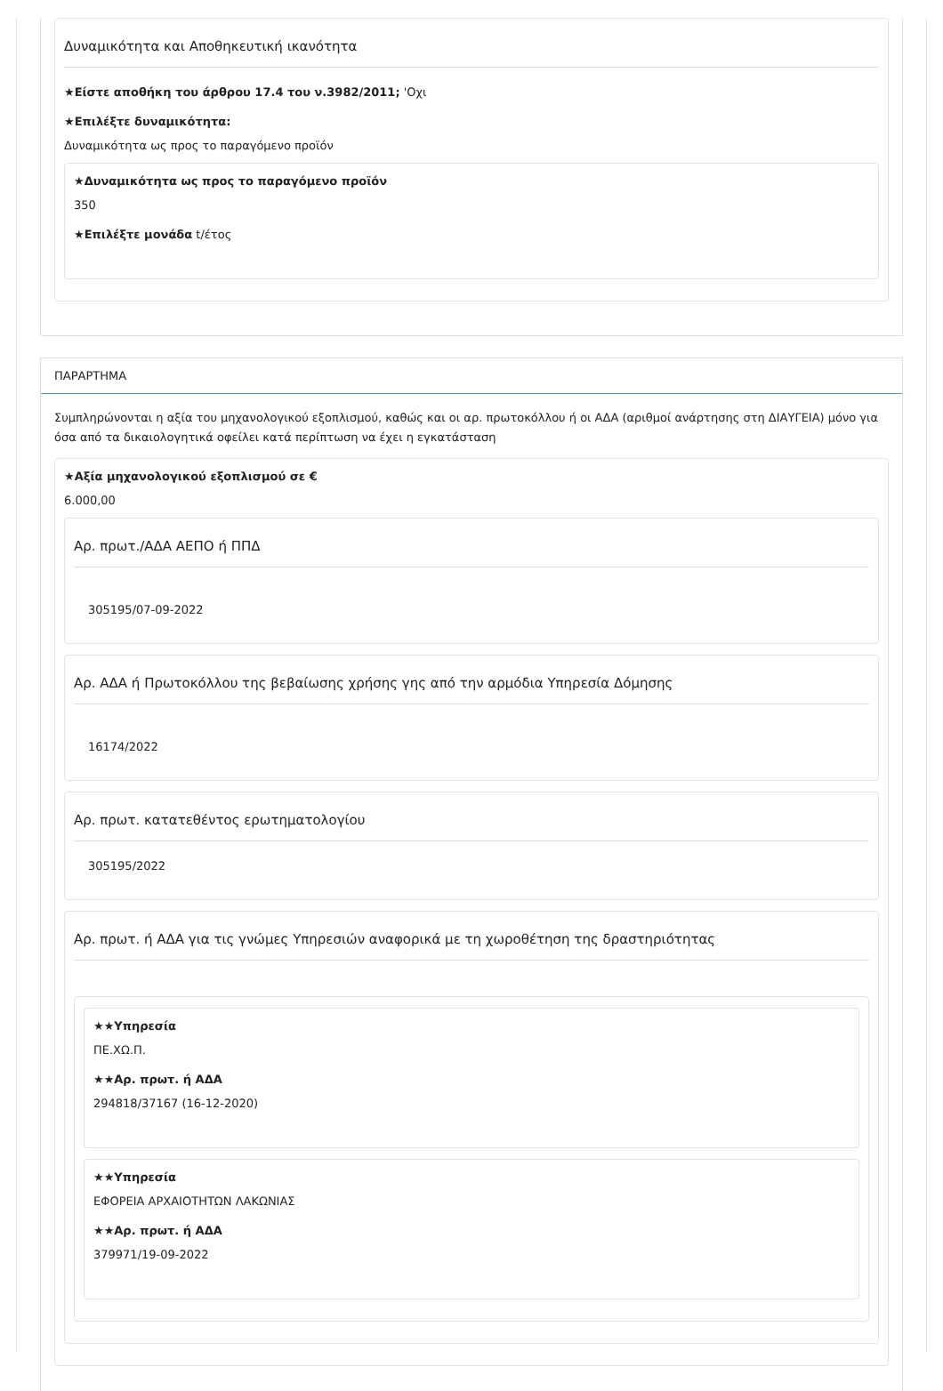Δυναμικότητα και Αποθηκευτική ικανότητα
★Είστε αποθήκη του άρθρου 17.4 του ν.3982/2011; 'Οχι
★Επιλέξτε δυναμικότητα:
Δυναμικότητα ως προς το παραγόμενο προϊόν
★Δυναμικότητα ως προς το παραγόμενο προϊόν
350
★Επιλέξτε μονάδα t/έτος
ΠΑΡΑΡΤΗΜΑ
Συμπληρώνονται η αξία του μηχανολογικού εξοπλισμού, καθώς και οι αρ. πρωτοκόλλου ή οι ΑΔΑ (αριθμοί ανάρτησης στη ΔΙΑΥΓΕΙΑ) μόνο για όσα από τα δικαιολογητικά οφείλει κατά περίπτωση να έχει η εγκατάσταση
★Αξία μηχανολογικού εξοπλισμού σε €
6.000,00
Αρ. πρωτ./ΑΔΑ ΑΕΠΟ ή ΠΠΔ
305195/07-09-2022
Αρ. ΑΔΑ ή Πρωτοκόλλου της βεβαίωσης χρήσης γης από την αρμόδια Υπηρεσία Δόμησης
16174/2022
Αρ. πρωτ. κατατεθέντος ερωτηματολογίου
305195/2022
Αρ. πρωτ. ή ΑΔΑ για τις γνώμες Υπηρεσιών αναφορικά με τη χωροθέτηση της δραστηριότητας
★★Υπηρεσία
ΠΕ.ΧΩ.Π.
★★Αρ. πρωτ. ή ΑΔΑ
294818/37167 (16-12-2020)
★★Υπηρεσία
ΕΦΟΡΕΙΑ ΑΡΧΑΙΟΤΗΤΩΝ ΛΑΚΩΝΙΑΣ
★★Αρ. πρωτ. ή ΑΔΑ
379971/19-09-2022